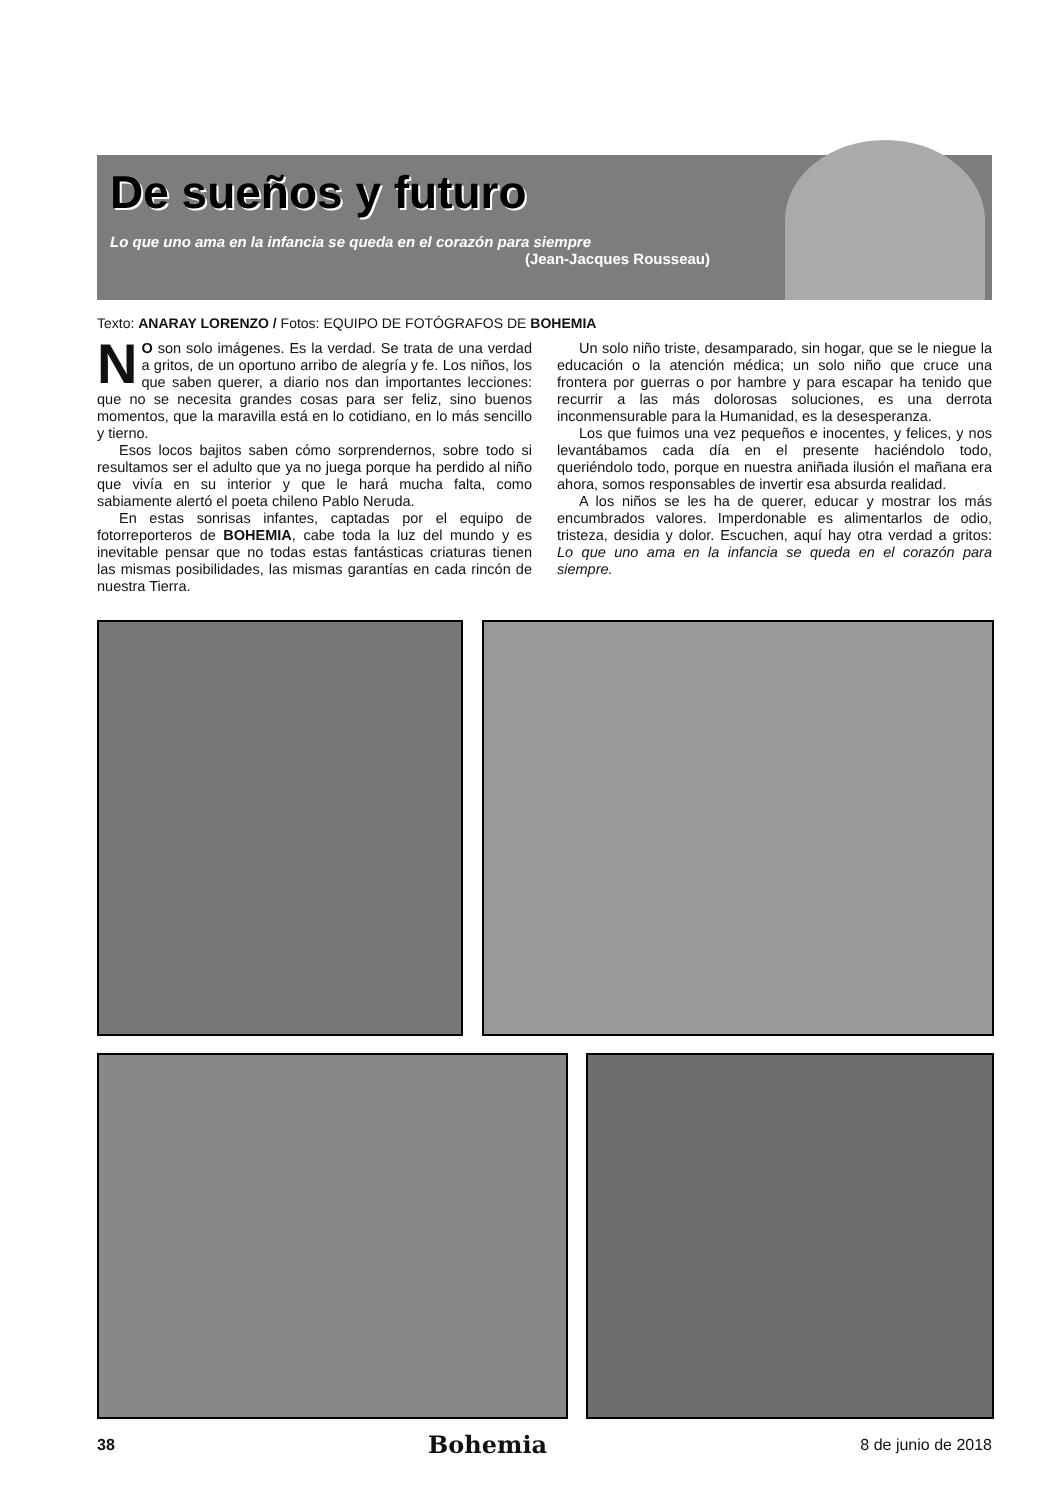De sueños y futuro
Lo que uno ama en la infancia se queda en el corazón para siempre
(Jean-Jacques Rousseau)
Texto: ANARAY LORENZO / Fotos: EQUIPO DE FOTÓGRAFOS DE BOHEMIA
NO son solo imágenes. Es la verdad. Se trata de una verdad a gritos, de un oportuno arribo de alegría y fe. Los niños, los que saben querer, a diario nos dan importantes lecciones: que no se necesita grandes cosas para ser feliz, sino buenos momentos, que la maravilla está en lo cotidiano, en lo más sencillo y tierno.
Esos locos bajitos saben cómo sorprendernos, sobre todo si resultamos ser el adulto que ya no juega porque ha perdido al niño que vivía en su interior y que le hará mucha falta, como sabiamente alertó el poeta chileno Pablo Neruda.
En estas sonrisas infantes, captadas por el equipo de fotorreporteros de BOHEMIA, cabe toda la luz del mundo y es inevitable pensar que no todas estas fantásticas criaturas tienen las mismas posibilidades, las mismas garantías en cada rincón de nuestra Tierra.
Un solo niño triste, desamparado, sin hogar, que se le niegue la educación o la atención médica; un solo niño que cruce una frontera por guerras o por hambre y para escapar ha tenido que recurrir a las más dolorosas soluciones, es una derrota inconmensurable para la Humanidad, es la desesperanza.
Los que fuimos una vez pequeños e inocentes, y felices, y nos levantábamos cada día en el presente haciéndolo todo, queriéndolo todo, porque en nuestra aniñada ilusión el mañana era ahora, somos responsables de invertir esa absurda realidad.
A los niños se les ha de querer, educar y mostrar los más encumbrados valores. Imperdonable es alimentarlos de odio, tristeza, desidia y dolor. Escuchen, aquí hay otra verdad a gritos: Lo que uno ama en la infancia se queda en el corazón para siempre.
38 Bohemia 8 de junio de 2018